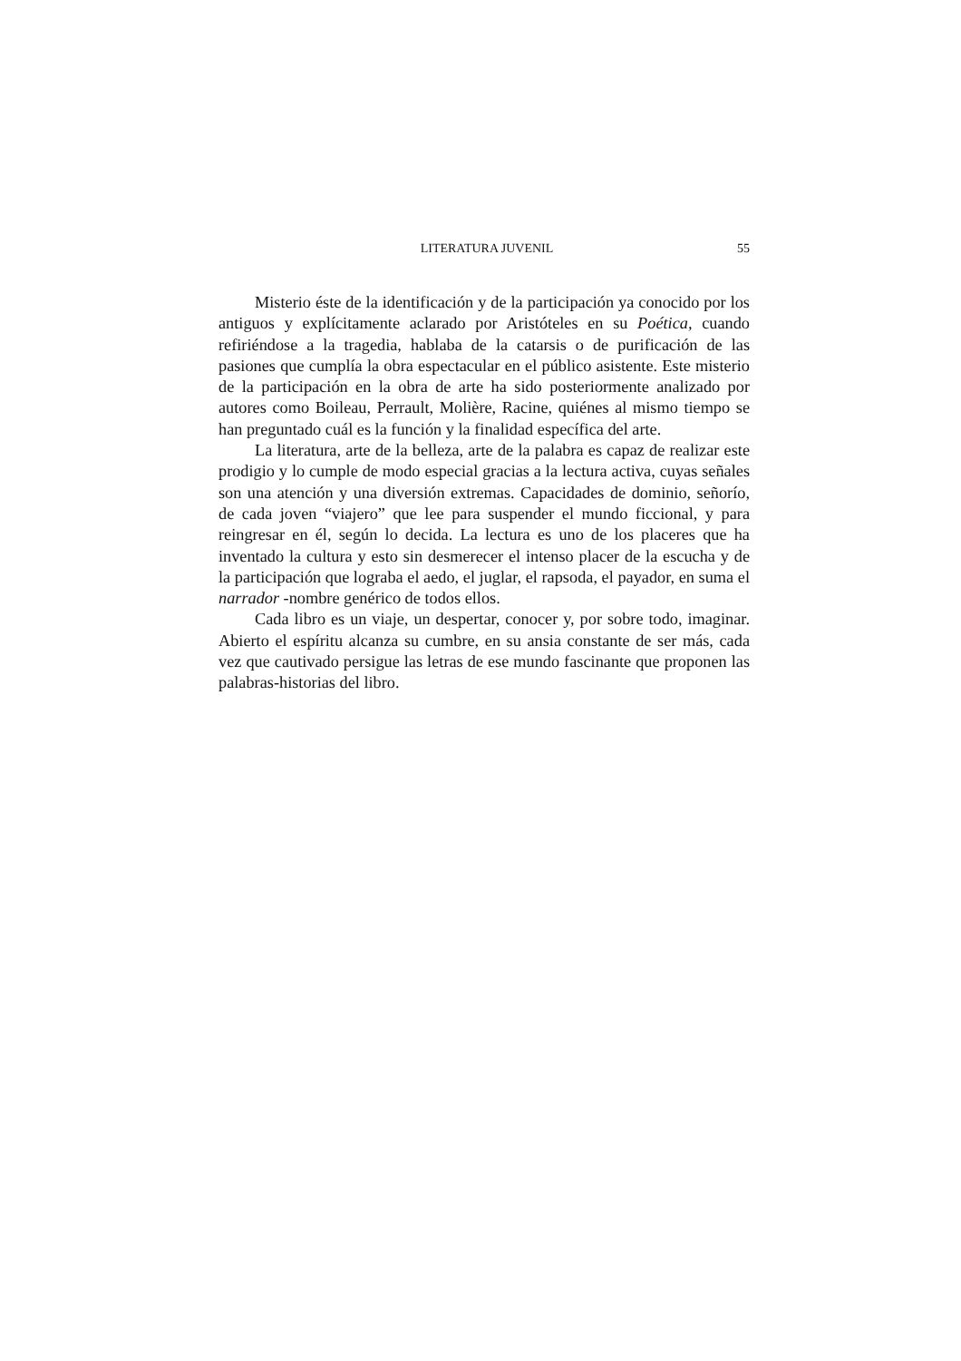LITERATURA JUVENIL 55
Misterio éste de la identificación y de la participación ya conocido por los antiguos y explícitamente aclarado por Aristóteles en su Poética, cuando refiriéndose a la tragedia, hablaba de la catarsis o de purificación de las pasiones que cumplía la obra espectacular en el público asistente. Este misterio de la participación en la obra de arte ha sido posteriormente analizado por autores como Boileau, Perrault, Molière, Racine, quiénes al mismo tiempo se han preguntado cuál es la función y la finalidad específica del arte.
La literatura, arte de la belleza, arte de la palabra es capaz de realizar este prodigio y lo cumple de modo especial gracias a la lectura activa, cuyas señales son una atención y una diversión extremas. Capacidades de dominio, señorío, de cada joven “viajero” que lee para suspender el mundo ficcional, y para reingresar en él, según lo decida. La lectura es uno de los placeres que ha inventado la cultura y esto sin desmerecer el intenso placer de la escucha y de la participación que lograba el aedo, el juglar, el rapsoda, el payador, en suma el narrador -nombre genérico de todos ellos.
Cada libro es un viaje, un despertar, conocer y, por sobre todo, imaginar. Abierto el espíritu alcanza su cumbre, en su ansia constante de ser más, cada vez que cautivado persigue las letras de ese mundo fascinante que proponen las palabras-historias del libro.